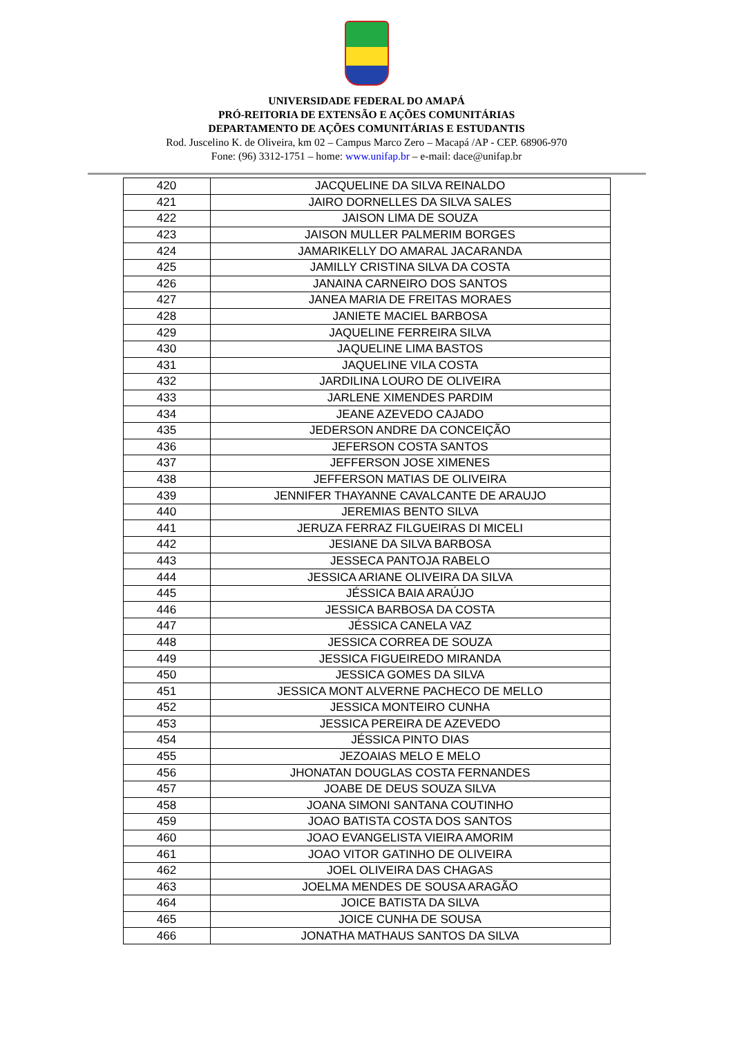UNIVERSIDADE FEDERAL DO AMAPÁ
PRÓ-REITORIA DE EXTENSÃO E AÇÕES COMUNITÁRIAS
DEPARTAMENTO DE AÇÕES COMUNITÁRIAS E ESTUDANTIS
Rod. Juscelino K. de Oliveira, km 02 – Campus Marco Zero – Macapá /AP - CEP. 68906-970
Fone: (96) 3312-1751 – home: www.unifap.br – e-mail: dace@unifap.br
| 420 | JACQUELINE DA SILVA REINALDO |
| 421 | JAIRO DORNELLES DA SILVA SALES |
| 422 | JAISON LIMA DE SOUZA |
| 423 | JAISON MULLER PALMERIM BORGES |
| 424 | JAMARIKELLY DO AMARAL JACARANDA |
| 425 | JAMILLY CRISTINA SILVA DA COSTA |
| 426 | JANAINA CARNEIRO DOS SANTOS |
| 427 | JANEA MARIA DE FREITAS MORAES |
| 428 | JANIETE MACIEL BARBOSA |
| 429 | JAQUELINE FERREIRA SILVA |
| 430 | JAQUELINE LIMA BASTOS |
| 431 | JAQUELINE VILA COSTA |
| 432 | JARDILINA LOURO DE OLIVEIRA |
| 433 | JARLENE XIMENDES PARDIM |
| 434 | JEANE AZEVEDO CAJADO |
| 435 | JEDERSON ANDRE DA CONCEIÇÃO |
| 436 | JEFERSON COSTA SANTOS |
| 437 | JEFFERSON JOSE XIMENES |
| 438 | JEFFERSON MATIAS DE OLIVEIRA |
| 439 | JENNIFER THAYANNE CAVALCANTE DE ARAUJO |
| 440 | JEREMIAS BENTO SILVA |
| 441 | JERUZA FERRAZ FILGUEIRAS DI MICELI |
| 442 | JESIANE DA SILVA BARBOSA |
| 443 | JESSECA PANTOJA RABELO |
| 444 | JESSICA ARIANE OLIVEIRA DA SILVA |
| 445 | JÉSSICA BAIA ARAÚJO |
| 446 | JESSICA BARBOSA DA COSTA |
| 447 | JÉSSICA CANELA VAZ |
| 448 | JESSICA CORREA DE SOUZA |
| 449 | JESSICA FIGUEIREDO MIRANDA |
| 450 | JESSICA GOMES DA SILVA |
| 451 | JESSICA MONT ALVERNE PACHECO DE MELLO |
| 452 | JESSICA MONTEIRO CUNHA |
| 453 | JESSICA PEREIRA DE AZEVEDO |
| 454 | JÉSSICA PINTO DIAS |
| 455 | JEZOAIAS MELO E MELO |
| 456 | JHONATAN DOUGLAS COSTA FERNANDES |
| 457 | JOABE DE DEUS SOUZA SILVA |
| 458 | JOANA SIMONI SANTANA COUTINHO |
| 459 | JOAO BATISTA COSTA DOS SANTOS |
| 460 | JOAO EVANGELISTA VIEIRA AMORIM |
| 461 | JOAO VITOR GATINHO DE OLIVEIRA |
| 462 | JOEL OLIVEIRA DAS CHAGAS |
| 463 | JOELMA MENDES DE SOUSA ARAGÃO |
| 464 | JOICE BATISTA DA SILVA |
| 465 | JOICE CUNHA DE SOUSA |
| 466 | JONATHA MATHAUS SANTOS DA SILVA |